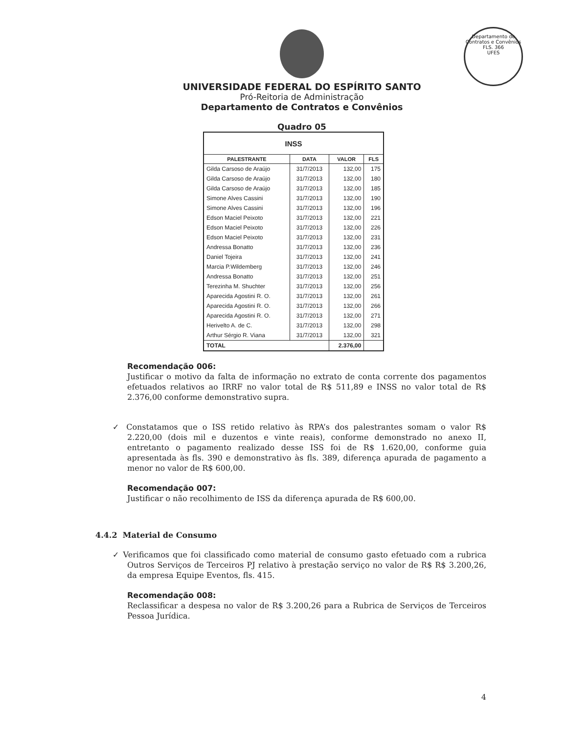Departamento de Contratos e Convênios
FLS. 366
UFES
UNIVERSIDADE FEDERAL DO ESPÍRITO SANTO
Pró-Reitoria de Administração
Departamento de Contratos e Convênios
Quadro 05
| INSS | | | |
| PALESTRANTE | DATA | VALOR | FLS |
| Gilda Carsoso de Araújo | 31/7/2013 | 132,00 | 175 |
| Gilda Carsoso de Araújo | 31/7/2013 | 132,00 | 180 |
| Gilda Carsoso de Araújo | 31/7/2013 | 132,00 | 185 |
| Simone Alves Cassini | 31/7/2013 | 132,00 | 190 |
| Simone Alves Cassini | 31/7/2013 | 132,00 | 196 |
| Edson Maciel Peixoto | 31/7/2013 | 132,00 | 221 |
| Edson Maciel Peixoto | 31/7/2013 | 132,00 | 226 |
| Edson Maciel Peixoto | 31/7/2013 | 132,00 | 231 |
| Andressa Bonatto | 31/7/2013 | 132,00 | 236 |
| Daniel Tojeira | 31/7/2013 | 132,00 | 241 |
| Marcia P.Wildemberg | 31/7/2013 | 132,00 | 246 |
| Andressa Bonatto | 31/7/2013 | 132,00 | 251 |
| Terezinha M. Shuchter | 31/7/2013 | 132,00 | 256 |
| Aparecida Agostini R. O. | 31/7/2013 | 132,00 | 261 |
| Aparecida Agostini R. O. | 31/7/2013 | 132,00 | 266 |
| Aparecida Agostini R. O. | 31/7/2013 | 132,00 | 271 |
| Herivelto A. de C. | 31/7/2013 | 132,00 | 298 |
| Arthur Sérgio R. Viana | 31/7/2013 | 132,00 | 321 |
| TOTAL | | 2.376,00 | |
Recomendação 006:
Justificar o motivo da falta de informação no extrato de conta corrente dos pagamentos efetuados relativos ao IRRF no valor total de R$ 511,89 e INSS no valor total de R$ 2.376,00 conforme demonstrativo supra.
✓ Constatamos que o ISS retido relativo às RPA’s dos palestrantes somam o valor R$ 2.220,00 (dois mil e duzentos e vinte reais), conforme demonstrado no anexo II, entretanto o pagamento realizado desse ISS foi de R$ 1.620,00, conforme guia apresentada às fls. 390 e demonstrativo às fls. 389, diferença apurada de pagamento a menor no valor de R$ 600,00.
Recomendação 007:
Justificar o não recolhimento de ISS da diferença apurada de R$ 600,00.
4.4.2 Material de Consumo
✓ Verificamos que foi classificado como material de consumo gasto efetuado com a rubrica Outros Serviços de Terceiros PJ relativo à prestação serviço no valor de R$ R$ 3.200,26, da empresa Equipe Eventos, fls. 415.
Recomendação 008:
Reclassificar a despesa no valor de R$ 3.200,26 para a Rubrica de Serviços de Terceiros Pessoa Jurídica.
4